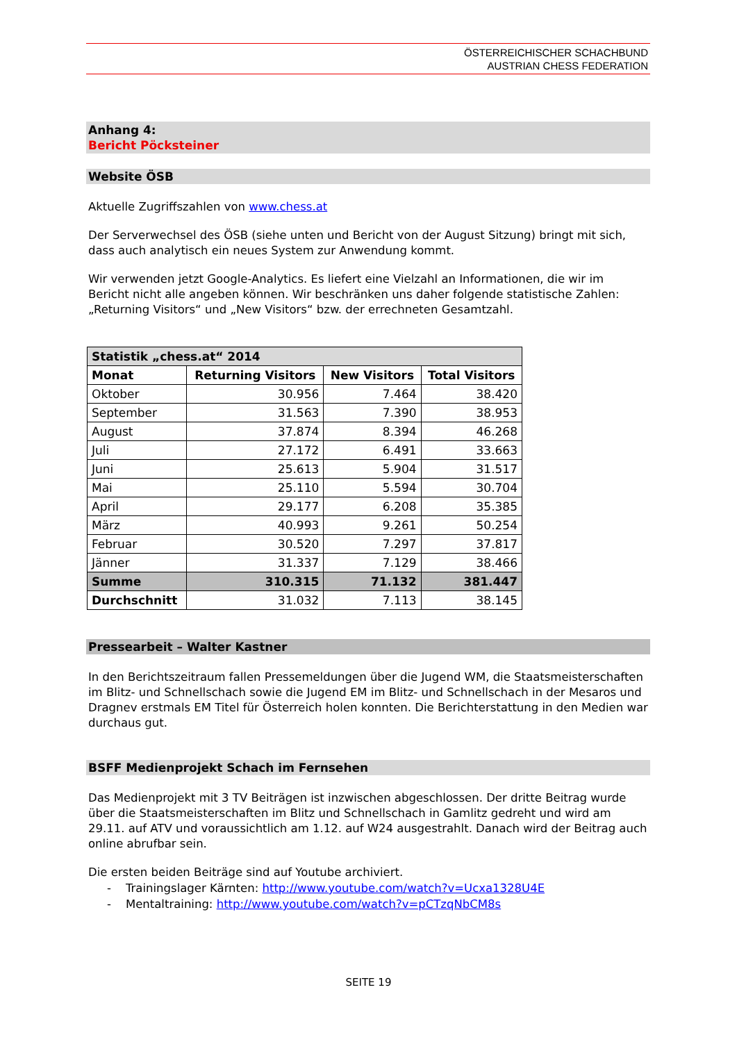ÖSTERREICHISCHER SCHACHBUND
AUSTRIAN CHESS FEDERATION
Anhang 4:
Bericht Pöcksteiner
Website ÖSB
Aktuelle Zugriffszahlen von www.chess.at
Der Serverwechsel des ÖSB (siehe unten und Bericht von der August Sitzung) bringt mit sich, dass auch analytisch ein neues System zur Anwendung kommt.
Wir verwenden jetzt Google-Analytics. Es liefert eine Vielzahl an Informationen, die wir im Bericht nicht alle angeben können. Wir beschränken uns daher folgende statistische Zahlen: „Returning Visitors“ und „New Visitors“ bzw. der errechneten Gesamtzahl.
| Statistik „chess.at“ 2014 | | | |
| --- | --- | --- | --- |
| Monat | Returning Visitors | New Visitors | Total Visitors |
| Oktober | 30.956 | 7.464 | 38.420 |
| September | 31.563 | 7.390 | 38.953 |
| August | 37.874 | 8.394 | 46.268 |
| Juli | 27.172 | 6.491 | 33.663 |
| Juni | 25.613 | 5.904 | 31.517 |
| Mai | 25.110 | 5.594 | 30.704 |
| April | 29.177 | 6.208 | 35.385 |
| März | 40.993 | 9.261 | 50.254 |
| Februar | 30.520 | 7.297 | 37.817 |
| Jänner | 31.337 | 7.129 | 38.466 |
| Summe | 310.315 | 71.132 | 381.447 |
| Durchschnitt | 31.032 | 7.113 | 38.145 |
Pressearbeit – Walter Kastner
In den Berichtszeitraum fallen Pressemeldungen über die Jugend WM, die Staatsmeisterschaften im Blitz- und Schnellschach sowie die Jugend EM im Blitz- und Schnellschach in der Mesaros und Dragnev erstmals EM Titel für Österreich holen konnten. Die Berichterstattung in den Medien war durchaus gut.
BSFF Medienprojekt Schach im Fernsehen
Das Medienprojekt mit 3 TV Beiträgen ist inzwischen abgeschlossen. Der dritte Beitrag wurde über die Staatsmeisterschaften im Blitz und Schnellschach in Gamlitz gedreht und wird am 29.11. auf ATV und voraussichtlich am 1.12. auf W24 ausgestrahlt. Danach wird der Beitrag auch online abrufbar sein.
Die ersten beiden Beiträge sind auf Youtube archiviert.
- Trainingslager Kärnten: http://www.youtube.com/watch?v=Ucxa1328U4E
- Mentaltraining: http://www.youtube.com/watch?v=pCTzqNbCM8s
SEITE 19